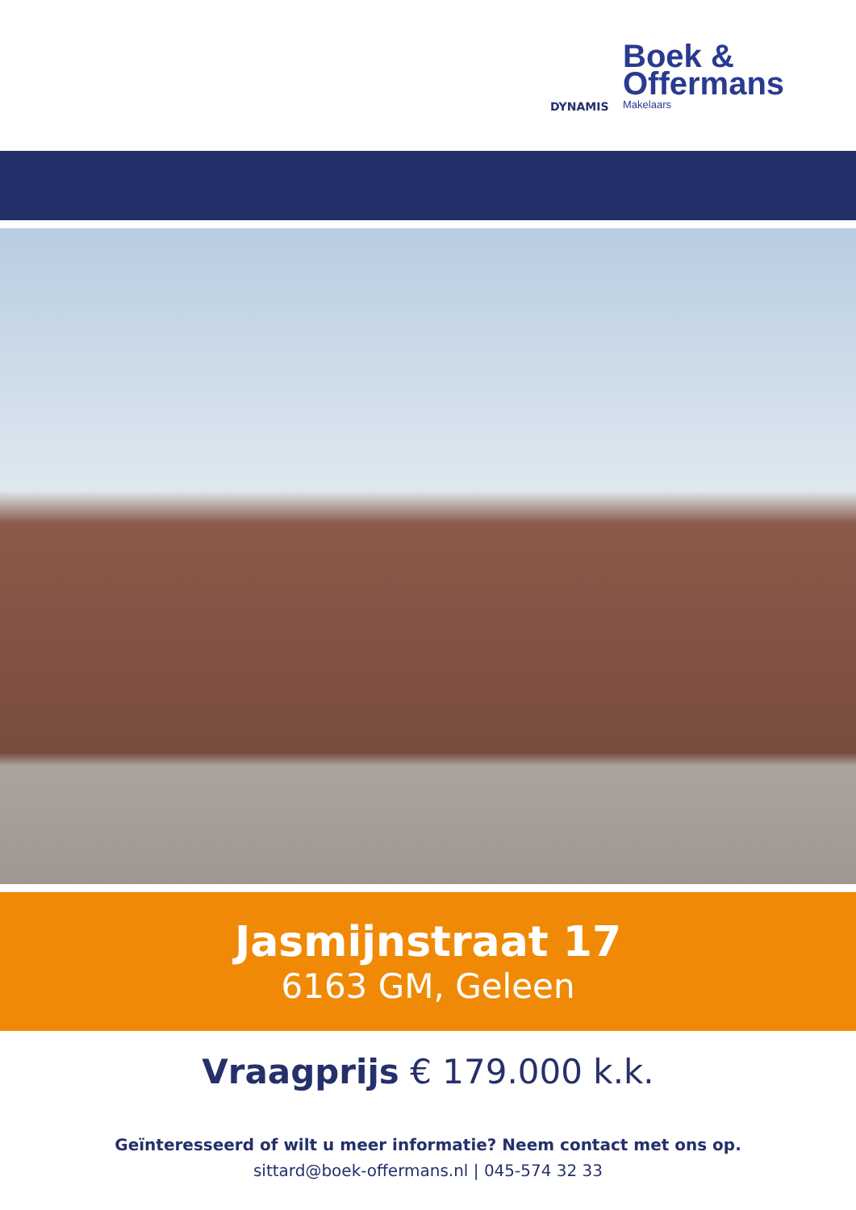DYNAMIS
Boek &
Offermans
Makelaars
Jasmijnstraat 17
6163 GM, Geleen
Vraagprijs € 179.000 k.k.
Geïnteresseerd of wilt u meer informatie? Neem contact met ons op.
sittard@boek-offermans.nl | 045-574 32 33